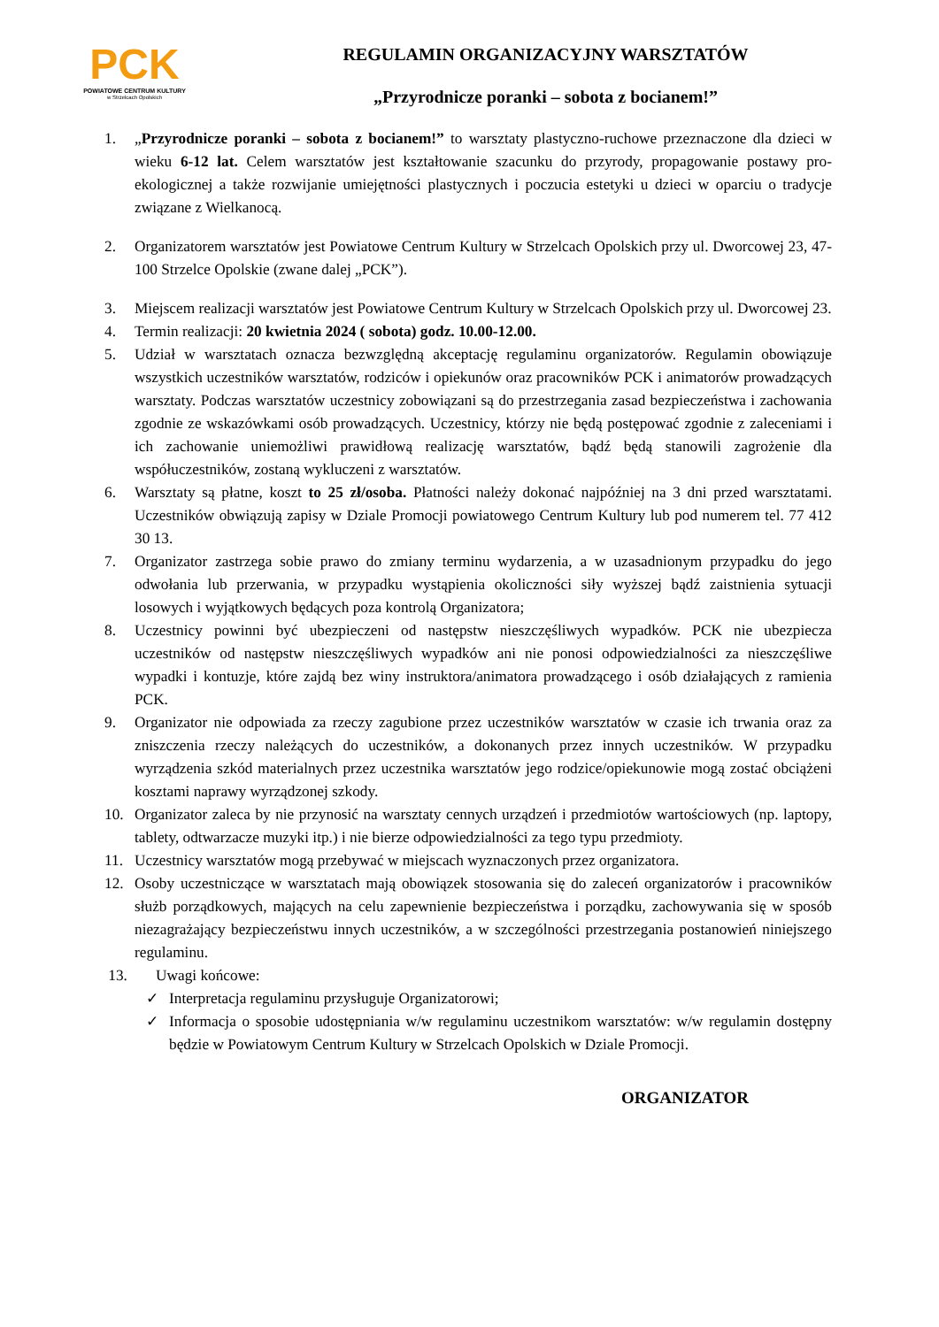PCK
POWIATOWE CENTRUM KULTURY
w Strzelcach Opolskich
REGULAMIN ORGANIZACYJNY WARSZTATÓW
„Przyrodnicze poranki – sobota z bocianem!”
1. „Przyrodnicze poranki – sobota z bocianem!” to warsztaty plastyczno-ruchowe przeznaczone dla dzieci w wieku 6-12 lat. Celem warsztatów jest kształtowanie szacunku do przyrody, propagowanie postawy pro-ekologicznej a także rozwijanie umiejętności plastycznych i poczucia estetyki u dzieci w oparciu o tradycje związane z Wielkanocą.
2. Organizatorem warsztatów jest Powiatowe Centrum Kultury w Strzelcach Opolskich przy ul. Dworcowej 23, 47-100 Strzelce Opolskie (zwane dalej „PCK”).
3. Miejscem realizacji warsztatów jest Powiatowe Centrum Kultury w Strzelcach Opolskich przy ul. Dworcowej 23.
4. Termin realizacji: 20 kwietnia 2024 ( sobota) godz. 10.00-12.00.
5. Udział w warsztatach oznacza bezwzględną akceptację regulaminu organizatorów. Regulamin obowiązuje wszystkich uczestników warsztatów, rodziców i opiekunów oraz pracowników PCK i animatorów prowadzących warsztaty. Podczas warsztatów uczestnicy zobowiązani są do przestrzegania zasad bezpieczeństwa i zachowania zgodnie ze wskazówkami osób prowadzących. Uczestnicy, którzy nie będą postępować zgodnie z zaleceniami i ich zachowanie uniemożliwi prawidłową realizację warsztatów, bądź będą stanowili zagrożenie dla współuczestników, zostaną wykluczeni z warsztatów.
6. Warsztaty są płatne, koszt to 25 zł/osoba. Płatności należy dokonać najpóźniej na 3 dni przed warsztatami. Uczestników obwiązują zapisy w Dziale Promocji powiatowego Centrum Kultury lub pod numerem tel. 77 412 30 13.
7. Organizator zastrzega sobie prawo do zmiany terminu wydarzenia, a w uzasadnionym przypadku do jego odwołania lub przerwania, w przypadku wystąpienia okoliczności siły wyższej bądź zaistnienia sytuacji losowych i wyjątkowych będących poza kontrolą Organizatora;
8. Uczestnicy powinni być ubezpieczeni od następstw nieszczęśliwych wypadków. PCK nie ubezpiecza uczestników od następstw nieszczęśliwych wypadków ani nie ponosi odpowiedzialności za nieszczęśliwe wypadki i kontuzje, które zajdą bez winy instruktora/animatora prowadzącego i osób działających z ramienia PCK.
9. Organizator nie odpowiada za rzeczy zagubione przez uczestników warsztatów w czasie ich trwania oraz za zniszczenia rzeczy należących do uczestników, a dokonanych przez innych uczestników. W przypadku wyrządzenia szkód materialnych przez uczestnika warsztatów jego rodzice/opiekunowie mogą zostać obciążeni kosztami naprawy wyrządzonej szkody.
10. Organizator zaleca by nie przynosić na warsztaty cennych urządzeń i przedmiotów wartościowych (np. laptopy, tablety, odtwarzacze muzyki itp.) i nie bierze odpowiedzialności za tego typu przedmioty.
11. Uczestnicy warsztatów mogą przebywać w miejscach wyznaczonych przez organizatora.
12. Osoby uczestniczące w warsztatach mają obowiązek stosowania się do zaleceń organizatorów i pracowników służb porządkowych, mających na celu zapewnienie bezpieczeństwa i porządku, zachowywania się w sposób niezagrażający bezpieczeństwu innych uczestników, a w szczególności przestrzegania postanowień niniejszego regulaminu.
13. Uwagi końcowe:
✓ Interpretacja regulaminu przysługuje Organizatorowi;
✓ Informacja o sposobie udostępniania w/w regulaminu uczestnikom warsztatów: w/w regulamin dostępny będzie w Powiatowym Centrum Kultury w Strzelcach Opolskich w Dziale Promocji.
ORGANIZATOR